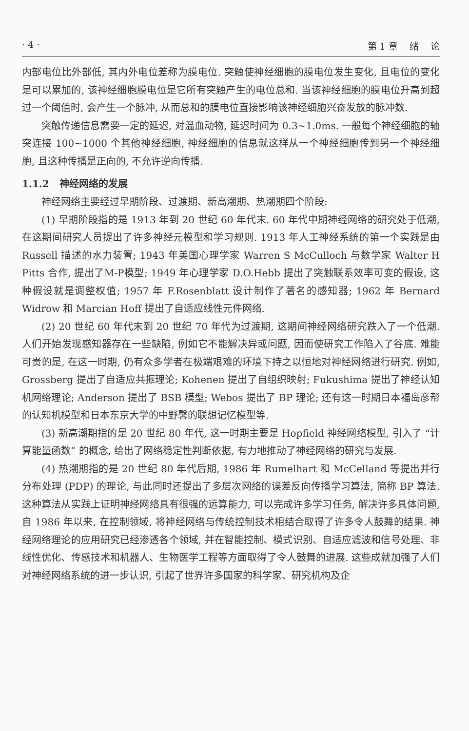· 4 · 第 1 章 绪 论
内部电位比外部低, 其内外电位差称为膜电位. 突触使神经细胞的膜电位发生变化, 且电位的变化是可以累加的, 该神经细胞膜电位是它所有突触产生的电位总和. 当该神经细胞的膜电位升高到超过一个阈值时, 会产生一个脉冲, 从而总和的膜电位直接影响该神经细胞兴奋发放的脉冲数.
突触传递信息需要一定的延迟, 对温血动物, 延迟时间为 0.3~1.0ms. 一般每个神经细胞的轴突连接 100~1000 个其他神经细胞, 神经细胞的信息就这样从一个神经细胞传到另一个神经细胞, 且这种传播是正向的, 不允许逆向传播.
1.1.2 神经网络的发展
神经网络主要经过早期阶段、过渡期、新高潮期、热潮期四个阶段:
(1) 早期阶段指的是 1913 年到 20 世纪 60 年代末. 60 年代中期神经网络的研究处于低潮, 在这期间研究人员提出了许多神经元模型和学习规则. 1913 年人工神经系统的第一个实践是由 Russell 描述的水力装置; 1943 年美国心理学家 Warren S McCulloch 与数学家 Walter H Pitts 合作, 提出了M-P模型; 1949 年心理学家 D.O.Hebb 提出了突触联系效率可变的假设, 这种假设就是调整权值; 1957 年 F.Rosenblatt 设计制作了著名的感知器; 1962 年 Bernard Widrow 和 Marcian Hoff 提出了自适应线性元件网络.
(2) 20 世纪 60 年代末到 20 世纪 70 年代为过渡期, 这期间神经网络研究跌入了一个低潮. 人们开始发现感知器存在一些缺陷, 例如它不能解决异或问题, 因而使研究工作陷入了谷底. 难能可贵的是, 在这一时期, 仍有众多学者在极端艰难的环境下持之以恒地对神经网络进行研究. 例如, Grossberg 提出了自适应共振理论; Kohenen 提出了自组织映射; Fukushima 提出了神经认知机网络理论; Anderson 提出了 BSB 模型; Webos 提出了 BP 理论; 还有这一时期日本福岛彦帮的认知机模型和日本东京大学的中野馨的联想记忆模型等.
(3) 新高潮期指的是 20 世纪 80 年代, 这一时期主要是 Hopfield 神经网络模型, 引入了 “计算能量函数” 的概念, 给出了网络稳定性判断依据, 有力地推动了神经网络的研究与发展.
(4) 热潮期指的是 20 世纪 80 年代后期, 1986 年 Rumelhart 和 McCelland 等提出并行分布处理 (PDP) 的理论, 与此同时还提出了多层次网络的误差反向传播学习算法, 简称 BP 算法. 这种算法从实践上证明神经网络具有很强的运算能力, 可以完成许多学习任务, 解决许多具体问题, 自 1986 年以来, 在控制领域, 将神经网络与传统控制技术相结合取得了许多令人鼓舞的结果. 神经网络理论的应用研究已经渗透各个领域, 并在智能控制、模式识别、自适应滤波和信号处理、非线性优化、传感技术和机器人、生物医学工程等方面取得了令人鼓舞的进展. 这些成就加强了人们对神经网络系统的进一步认识, 引起了世界许多国家的科学家、研究机构及企